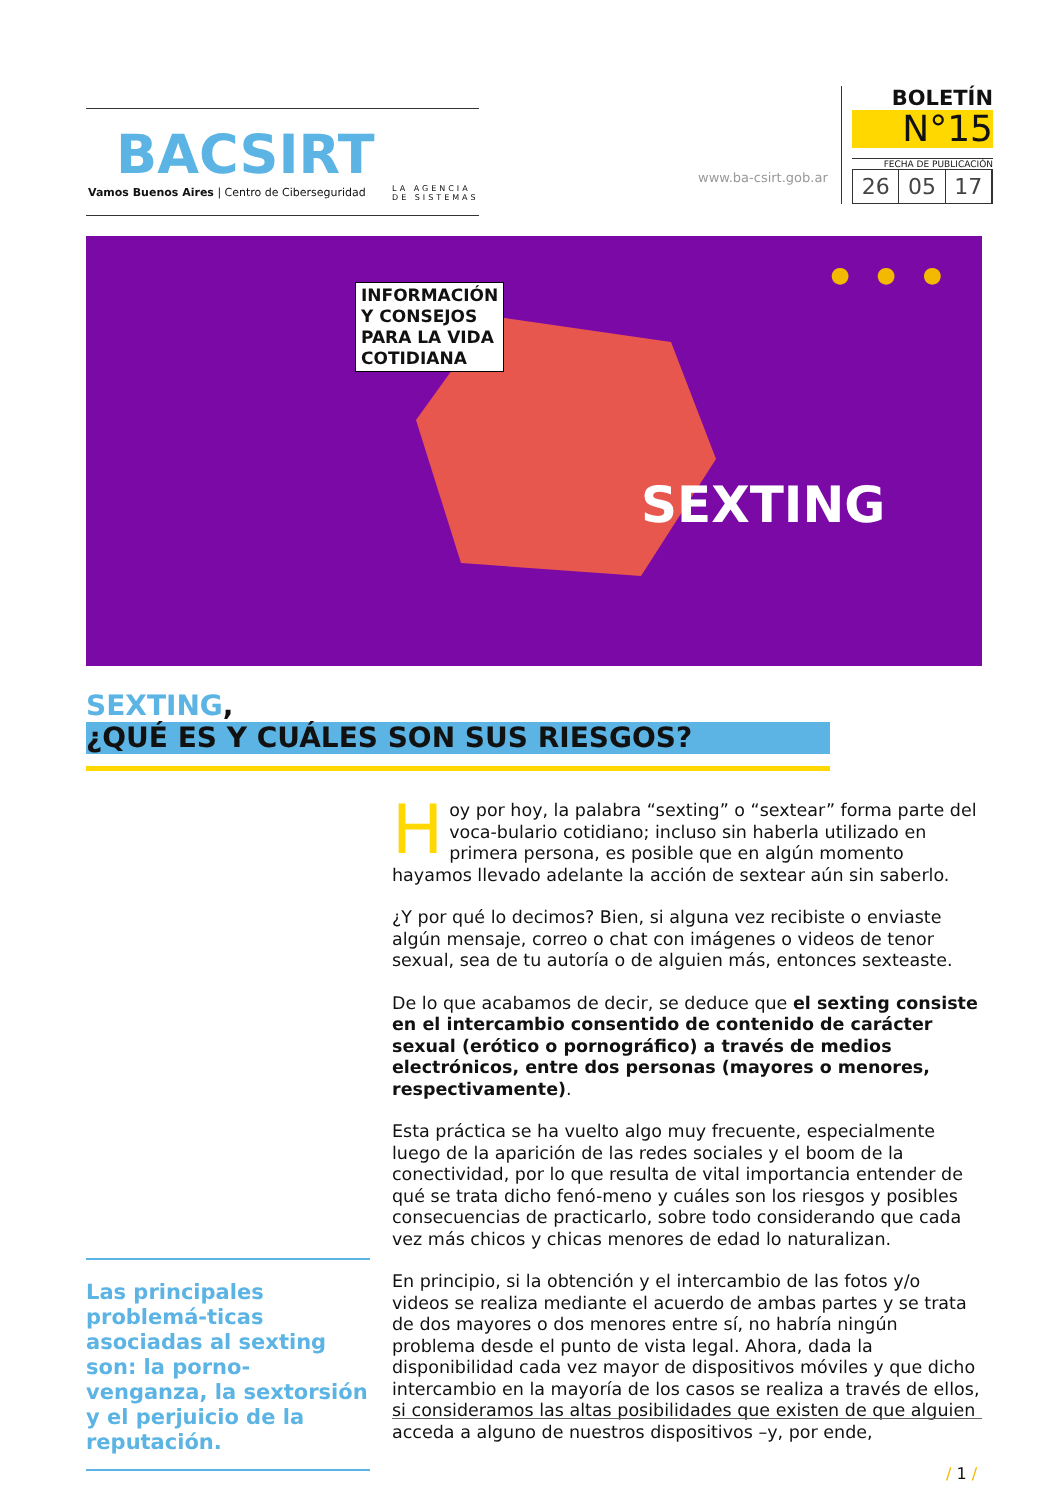BACSIRT
Vamos Buenos Aires | Centro de Ciberseguridad
LA AGENCIA
DE SISTEMAS
www.ba-csirt.gob.ar
BOLETÍN
N°15
FECHA DE PUBLICACIÓN
26 05 17
INFORMACIÓN
Y CONSEJOS
PARA LA VIDA
COTIDIANA
● ● ●
SEXTING
SEXTING,
¿QUÉ ES Y CUÁLES SON SUS RIESGOS?
Hoy por hoy, la palabra “sexting” o “sextear” forma parte del voca-bulario cotidiano; incluso sin haberla utilizado en primera persona, es posible que en algún momento hayamos llevado adelante la acción de sextear aún sin saberlo.
¿Y por qué lo decimos? Bien, si alguna vez recibiste o enviaste algún mensaje, correo o chat con imágenes o videos de tenor sexual, sea de tu autoría o de alguien más, entonces sexteaste.
De lo que acabamos de decir, se deduce que el sexting consiste en el intercambio consentido de contenido de carácter sexual (erótico o pornográfico) a través de medios electrónicos, entre dos personas (mayores o menores, respectivamente).
Esta práctica se ha vuelto algo muy frecuente, especialmente luego de la aparición de las redes sociales y el boom de la conectividad, por lo que resulta de vital importancia entender de qué se trata dicho fenó-meno y cuáles son los riesgos y posibles consecuencias de practicarlo, sobre todo considerando que cada vez más chicos y chicas menores de edad lo naturalizan.
En principio, si la obtención y el intercambio de las fotos y/o videos se realiza mediante el acuerdo de ambas partes y se trata de dos mayores o dos menores entre sí, no habría ningún problema desde el punto de vista legal. Ahora, dada la disponibilidad cada vez mayor de dispositivos móviles y que dicho intercambio en la mayoría de los casos se realiza a través de ellos, si consideramos las altas posibilidades que existen de que alguien acceda a alguno de nuestros dispositivos –y, por ende,
Las principales problemá-ticas asociadas al sexting son: la porno-venganza, la sextorsión y el perjuicio de la reputación.
/ 1 /